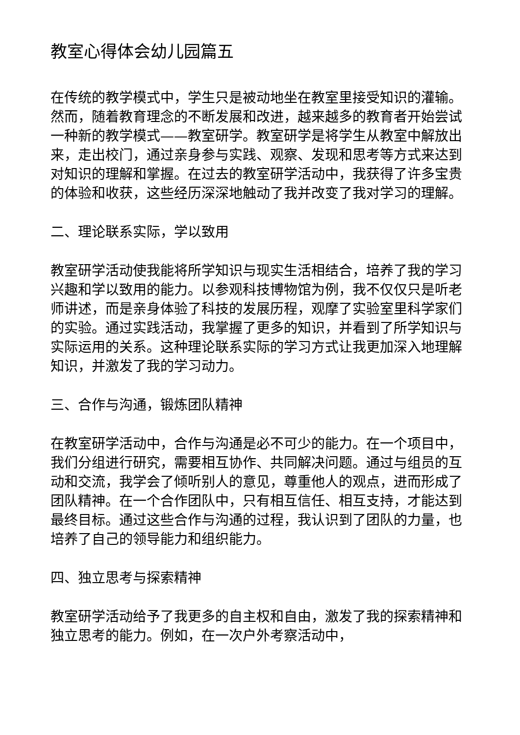教室心得体会幼儿园篇五
在传统的教学模式中，学生只是被动地坐在教室里接受知识的灌输。然而，随着教育理念的不断发展和改进，越来越多的教育者开始尝试一种新的教学模式——教室研学。教室研学是将学生从教室中解放出来，走出校门，通过亲身参与实践、观察、发现和思考等方式来达到对知识的理解和掌握。在过去的教室研学活动中，我获得了许多宝贵的体验和收获，这些经历深深地触动了我并改变了我对学习的理解。
二、理论联系实际，学以致用
教室研学活动使我能将所学知识与现实生活相结合，培养了我的学习兴趣和学以致用的能力。以参观科技博物馆为例，我不仅仅只是听老师讲述，而是亲身体验了科技的发展历程，观摩了实验室里科学家们的实验。通过实践活动，我掌握了更多的知识，并看到了所学知识与实际运用的关系。这种理论联系实际的学习方式让我更加深入地理解知识，并激发了我的学习动力。
三、合作与沟通，锻炼团队精神
在教室研学活动中，合作与沟通是必不可少的能力。在一个项目中，我们分组进行研究，需要相互协作、共同解决问题。通过与组员的互动和交流，我学会了倾听别人的意见，尊重他人的观点，进而形成了团队精神。在一个合作团队中，只有相互信任、相互支持，才能达到最终目标。通过这些合作与沟通的过程，我认识到了团队的力量，也培养了自己的领导能力和组织能力。
四、独立思考与探索精神
教室研学活动给予了我更多的自主权和自由，激发了我的探索精神和独立思考的能力。例如，在一次户外考察活动中，